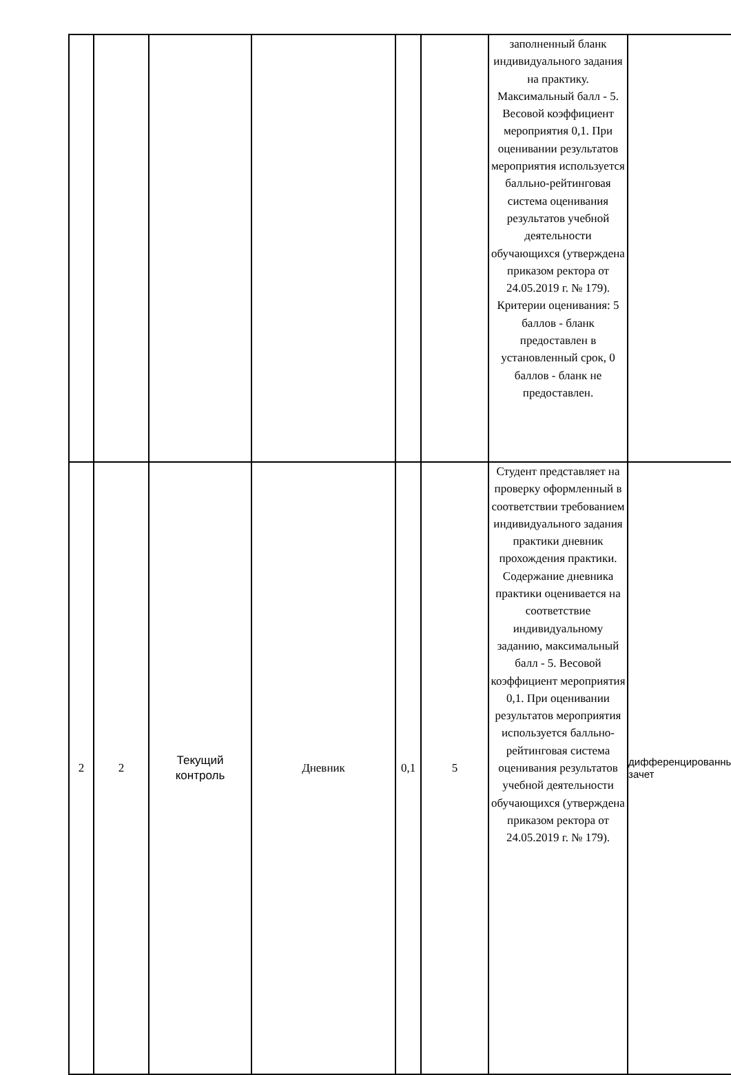| | | | | | | заполненный бланк индивидуального задания на практику. Максимальный балл - 5. Весовой коэффициент мероприятия 0,1. При оценивании результатов мероприятия используется балльно-рейтинговая система оценивания результатов учебной деятельности обучающихся (утверждена приказом ректора от 24.05.2019 г. № 179). Критерии оценивания: 5 баллов - бланк предоставлен в установленный срок, 0 баллов - бланк не предоставлен. | |
| 2 | 2 | Текущий контроль | Дневник | 0,1 | 5 | Студент представляет на проверку оформленный в соответствии требованием индивидуального задания практики дневник прохождения практики. Содержание дневника практики оценивается на соответствие индивидуальному заданию, максимальный балл - 5. Весовой коэффициент мероприятия 0,1. При оценивании результатов мероприятия используется балльно-рейтинговая система оценивания результатов учебной деятельности обучающихся (утверждена приказом ректора от 24.05.2019 г. № 179). | дифференцированный зачет |